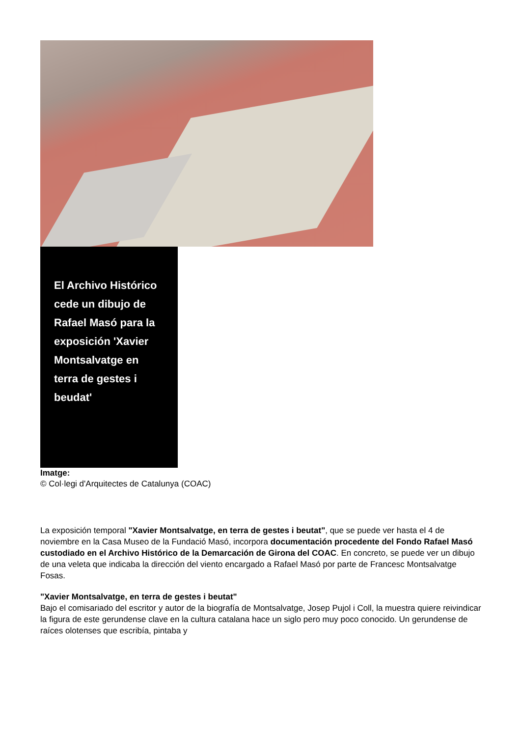El Archivo Histórico cede un dibujo de Rafael Masó para la exposición 'Xavier Montsalvatge en terra de gestes i beudat'
Imatge:
© Col·legi d'Arquitectes de Catalunya (COAC)
La exposición temporal "Xavier Montsalvatge, en terra de gestes i beutat", que se puede ver hasta el 4 de noviembre en la Casa Museo de la Fundació Masó, incorpora documentación procedente del Fondo Rafael Masó custodiado en el Archivo Histórico de la Demarcación de Girona del COAC. En concreto, se puede ver un dibujo de una veleta que indicaba la dirección del viento encargado a Rafael Masó por parte de Francesc Montsalvatge Fosas.
"Xavier Montsalvatge, en terra de gestes i beutat"
Bajo el comisariado del escritor y autor de la biografía de Montsalvatge, Josep Pujol i Coll, la muestra quiere reivindicar la figura de este gerundense clave en la cultura catalana hace un siglo pero muy poco conocido. Un gerundense de raíces olotenses que escribía, pintaba y